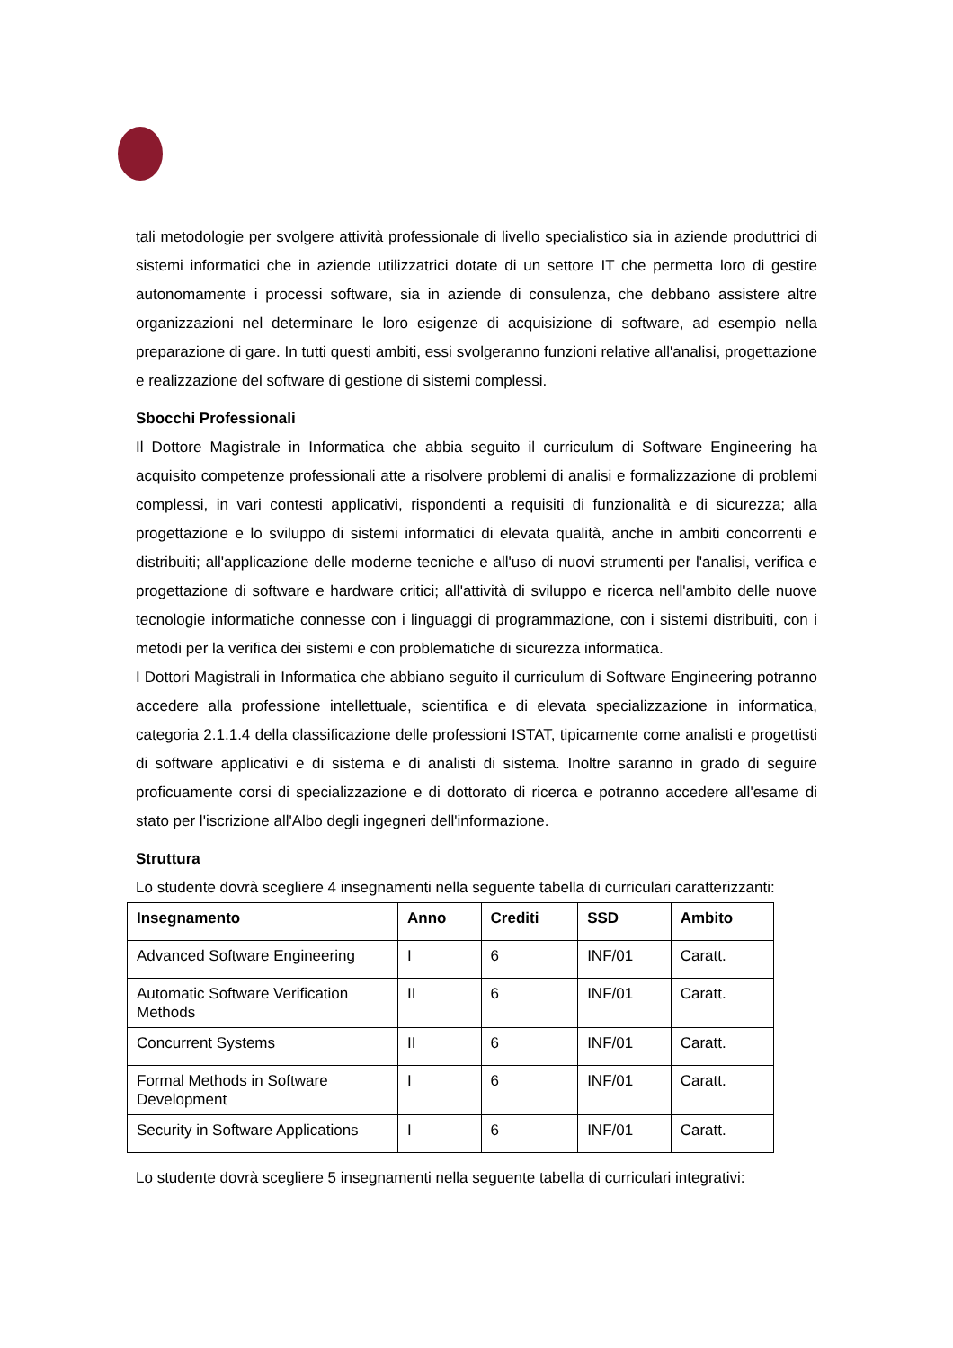tali metodologie per svolgere attività professionale di livello specialistico sia in aziende produttrici di sistemi informatici che in aziende utilizzatrici dotate di un settore IT che permetta loro di gestire autonomamente i processi software, sia in aziende di consulenza, che debbano assistere altre organizzazioni nel determinare le loro esigenze di acquisizione di software, ad esempio nella preparazione di gare. In tutti questi ambiti, essi svolgeranno funzioni relative all'analisi, progettazione e realizzazione del software di gestione di sistemi complessi.
Sbocchi Professionali
Il Dottore Magistrale in Informatica che abbia seguito il curriculum di Software Engineering ha acquisito competenze professionali atte a risolvere problemi di analisi e formalizzazione di problemi complessi, in vari contesti applicativi, rispondenti a requisiti di funzionalità e di sicurezza; alla progettazione e lo sviluppo di sistemi informatici di elevata qualità, anche in ambiti concorrenti e distribuiti; all'applicazione delle moderne tecniche e all'uso di nuovi strumenti per l'analisi, verifica e progettazione di software e hardware critici; all'attività di sviluppo e ricerca nell'ambito delle nuove tecnologie informatiche connesse con i linguaggi di programmazione, con i sistemi distribuiti, con i metodi per la verifica dei sistemi e con problematiche di sicurezza informatica.
I Dottori Magistrali in Informatica che abbiano seguito il curriculum di Software Engineering potranno accedere alla professione intellettuale, scientifica e di elevata specializzazione in informatica, categoria 2.1.1.4 della classificazione delle professioni ISTAT, tipicamente come analisti e progettisti di software applicativi e di sistema e di analisti di sistema. Inoltre saranno in grado di seguire proficuamente corsi di specializzazione e di dottorato di ricerca e potranno accedere all'esame di stato per l'iscrizione all'Albo degli ingegneri dell'informazione.
Struttura
Lo studente dovrà scegliere 4 insegnamenti nella seguente tabella di curriculari caratterizzanti:
| Insegnamento | Anno | Crediti | SSD | Ambito |
| --- | --- | --- | --- | --- |
| Advanced Software Engineering | I | 6 | INF/01 | Caratt. |
| Automatic Software Verification Methods | II | 6 | INF/01 | Caratt. |
| Concurrent Systems | II | 6 | INF/01 | Caratt. |
| Formal Methods in Software Development | I | 6 | INF/01 | Caratt. |
| Security in Software Applications | I | 6 | INF/01 | Caratt. |
Lo studente dovrà scegliere 5 insegnamenti nella seguente tabella di curriculari integrativi: